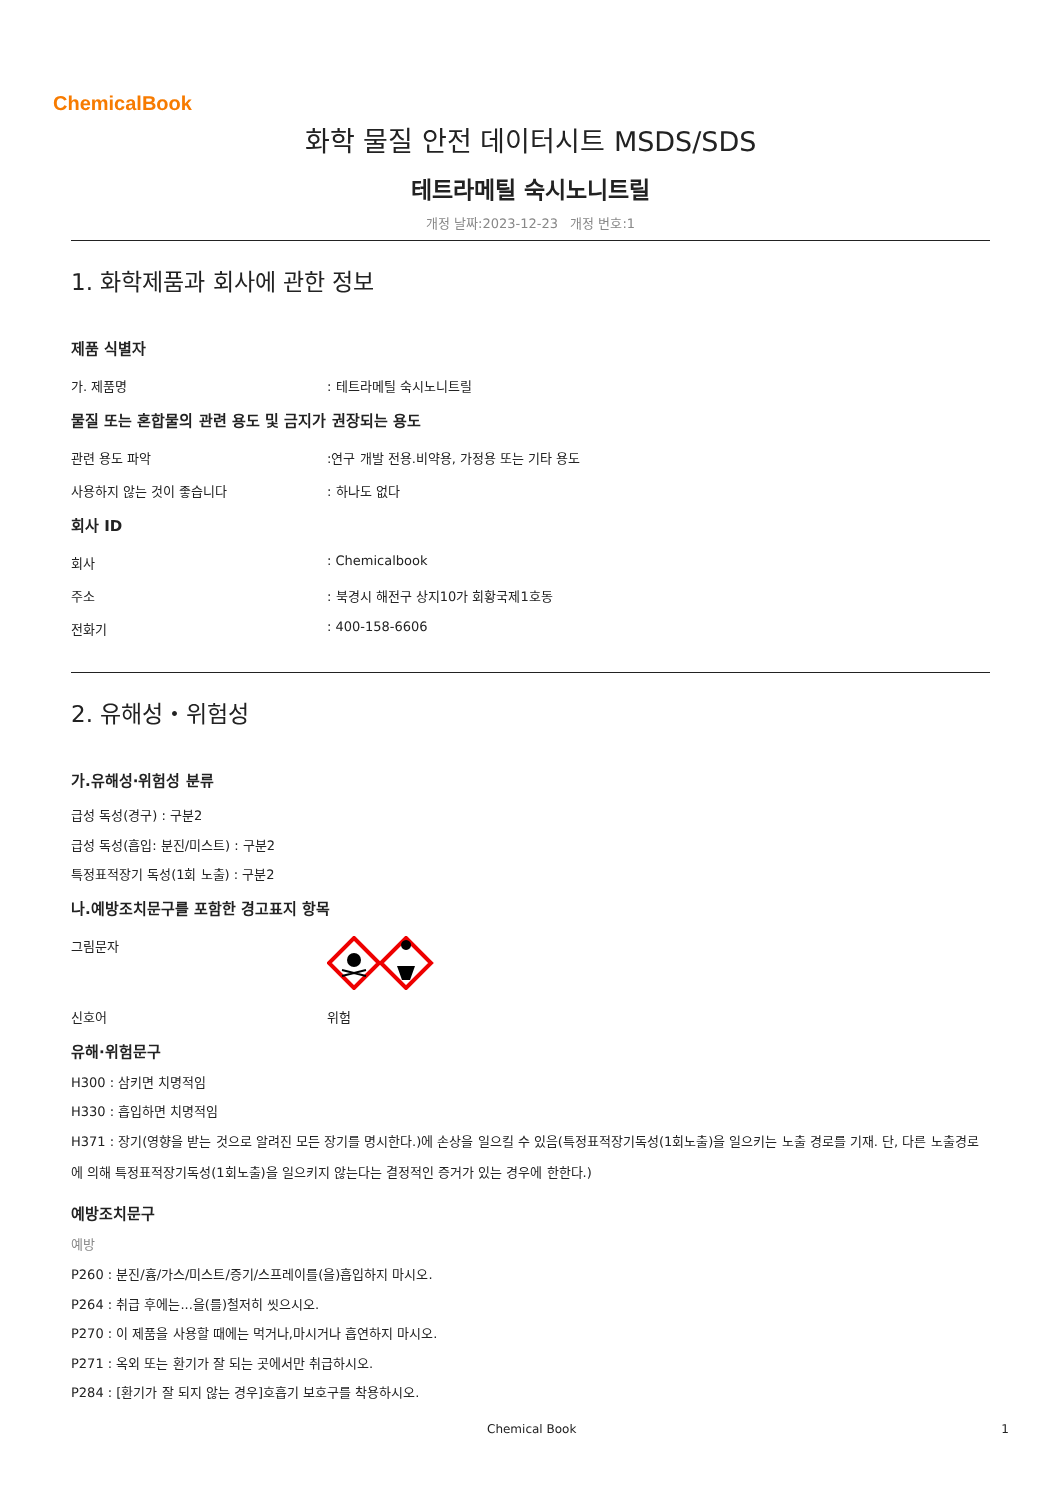ChemicalBook
화학 물질 안전 데이터시트 MSDS/SDS
테트라메틸 숙시노니트릴
개정 날짜:2023-12-23 개정 번호:1
1. 화학제품과 회사에 관한 정보
제품 식별자
가. 제품명: 테트라메틸 숙시노니트릴
물질 또는 혼합물의 관련 용도 및 금지가 권장되는 용도
관련 용도 파악:연구 개발 전용.비약용, 가정용 또는 기타 용도
사용하지 않는 것이 좋습니다: 하나도 없다
회사 ID
회사: Chemicalbook
주소: 북경시 해전구 상지10가 회황국제1호동
전화기: 400-158-6606
2. 유해성・위험성
가.유해성·위험성 분류
급성 독성(경구) : 구분2
급성 독성(흡입: 분진/미스트) : 구분2
특정표적장기 독성(1회 노출) : 구분2
나.예방조치문구를 포함한 경고표지 항목
그림문자
신호어 위험
유해·위험문구
H300 : 삼키면 치명적임
H330 : 흡입하면 치명적임
H371 : 장기(영향을 받는 것으로 알려진 모든 장기를 명시한다.)에 손상을 일으킬 수 있음(특정표적장기독성(1회노출)을 일으키는 노출 경로를 기재. 단, 다른 노출경로에 의해 특정표적장기독성(1회노출)을 일으키지 않는다는 결정적인 증거가 있는 경우에 한한다.)
예방조치문구
예방
P260 : 분진/흄/가스/미스트/증기/스프레이를(을)흡입하지 마시오.
P264 : 취급 후에는...을(를)철저히 씻으시오.
P270 : 이 제품을 사용할 때에는 먹거나,마시거나 흡연하지 마시오.
P271 : 옥외 또는 환기가 잘 되는 곳에서만 취급하시오.
P284 : [환기가 잘 되지 않는 경우]호흡기 보호구를 착용하시오.
Chemical Book 1